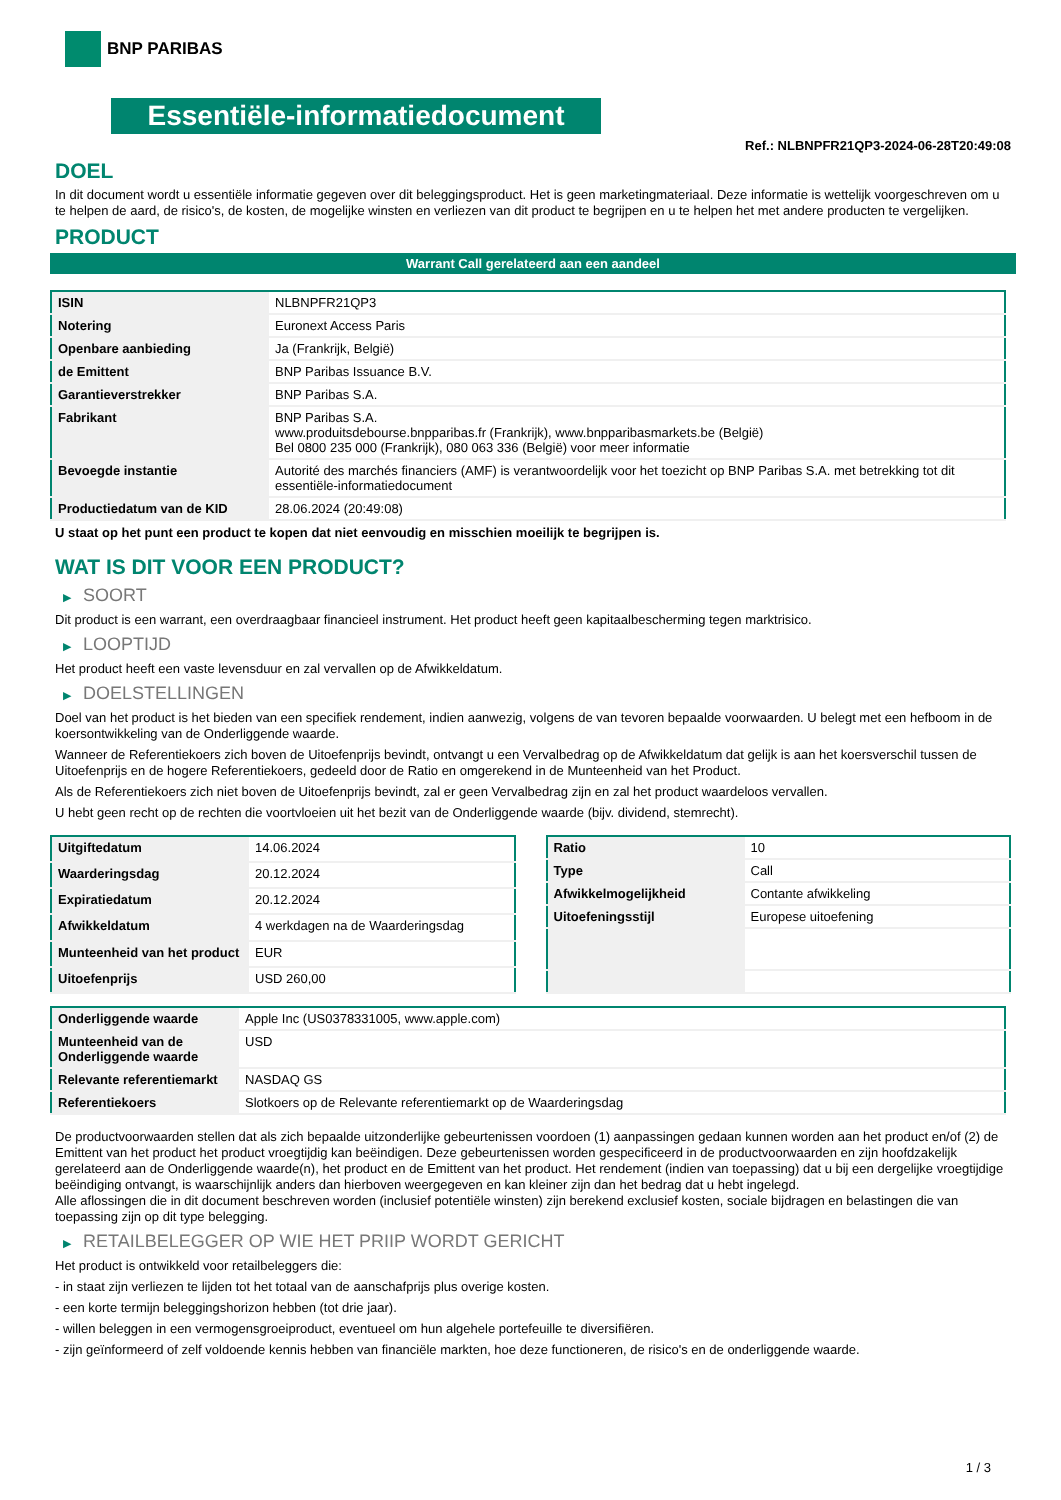BNP PARIBAS
Essentiële-informatiedocument
Ref.: NLBNPFR21QP3-2024-06-28T20:49:08
DOEL
In dit document wordt u essentiële informatie gegeven over dit beleggingsproduct. Het is geen marketingmateriaal. Deze informatie is wettelijk voorgeschreven om u te helpen de aard, de risico's, de kosten, de mogelijke winsten en verliezen van dit product te begrijpen en u te helpen het met andere producten te vergelijken.
PRODUCT
Warrant Call gerelateerd aan een aandeel
| ISIN | NLBNPFR21QP3 |
| Notering | Euronext Access Paris |
| Openbare aanbieding | Ja (Frankrijk, België) |
| de Emittent | BNP Paribas Issuance B.V. |
| Garantieverstrekker | BNP Paribas S.A. |
| Fabrikant | BNP Paribas S.A. www.produitsdebourse.bnpparibas.fr (Frankrijk), www.bnpparibasmarkets.be (België) Bel 0800 235 000 (Frankrijk), 080 063 336 (België) voor meer informatie |
| Bevoegde instantie | Autorité des marchés financiers (AMF) is verantwoordelijk voor het toezicht op BNP Paribas S.A. met betrekking tot dit essentiële-informatiedocument |
| Productiedatum van de KID | 28.06.2024 (20:49:08) |
U staat op het punt een product te kopen dat niet eenvoudig en misschien moeilijk te begrijpen is.
WAT IS DIT VOOR EEN PRODUCT?
▶ SOORT
Dit product is een warrant, een overdraagbaar financieel instrument. Het product heeft geen kapitaalbescherming tegen marktrisico.
▶ LOOPTIJD
Het product heeft een vaste levensduur en zal vervallen op de Afwikkeldatum.
▶ DOELSTELLINGEN
Doel van het product is het bieden van een specifiek rendement, indien aanwezig, volgens de van tevoren bepaalde voorwaarden. U belegt met een hefboom in de koersontwikkeling van de Onderliggende waarde.
Wanneer de Referentiekoers zich boven de Uitoefenprijs bevindt, ontvangt u een Vervalbedrag op de Afwikkeldatum dat gelijk is aan het koersverschil tussen de Uitoefenprijs en de hogere Referentiekoers, gedeeld door de Ratio en omgerekend in de Munteenheid van het Product.
Als de Referentiekoers zich niet boven de Uitoefenprijs bevindt, zal er geen Vervalbedrag zijn en zal het product waardeloos vervallen.
U hebt geen recht op de rechten die voortvloeien uit het bezit van de Onderliggende waarde (bijv. dividend, stemrecht).
| Uitgiftedatum | 14.06.2024 |
| Waarderingsdag | 20.12.2024 |
| Expiratiedatum | 20.12.2024 |
| Afwikkeldatum | 4 werkdagen na de Waarderingsdag |
| Munteenheid van het product | EUR |
| Uitoefenprijs | USD 260,00 |
| Ratio | 10 |
| Type | Call |
| Afwikkelmogelijkheid | Contante afwikkeling |
| Uitoefeningsstijl | Europese uitoefening |
| Onderliggende waarde | Apple Inc (US0378331005, www.apple.com) |
| Munteenheid van de Onderliggende waarde | USD |
| Relevante referentiemarkt | NASDAQ GS |
| Referentiekoers | Slotkoers op de Relevante referentiemarkt op de Waarderingsdag |
De productvoorwaarden stellen dat als zich bepaalde uitzonderlijke gebeurtenissen voordoen (1) aanpassingen gedaan kunnen worden aan het product en/of (2) de Emittent van het product het product vroegtijdig kan beëindigen. Deze gebeurtenissen worden gespecificeerd in de productvoorwaarden en zijn hoofdzakelijk gerelateerd aan de Onderliggende waarde(n), het product en de Emittent van het product. Het rendement (indien van toepassing) dat u bij een dergelijke vroegtijdige beëindiging ontvangt, is waarschijnlijk anders dan hierboven weergegeven en kan kleiner zijn dan het bedrag dat u hebt ingelegd.
Alle aflossingen die in dit document beschreven worden (inclusief potentiële winsten) zijn berekend exclusief kosten, sociale bijdragen en belastingen die van toepassing zijn op dit type belegging.
▶ RETAILBELEGGER OP WIE HET PRIIP WORDT GERICHT
Het product is ontwikkeld voor retailbeleggers die:
- in staat zijn verliezen te lijden tot het totaal van de aanschafprijs plus overige kosten.
- een korte termijn beleggingshorizon hebben (tot drie jaar).
- willen beleggen in een vermogensgroeiproduct, eventueel om hun algehele portefeuille te diversifiëren.
- zijn geïnformeerd of zelf voldoende kennis hebben van financiële markten, hoe deze functioneren, de risico's en de onderliggende waarde.
1 / 3